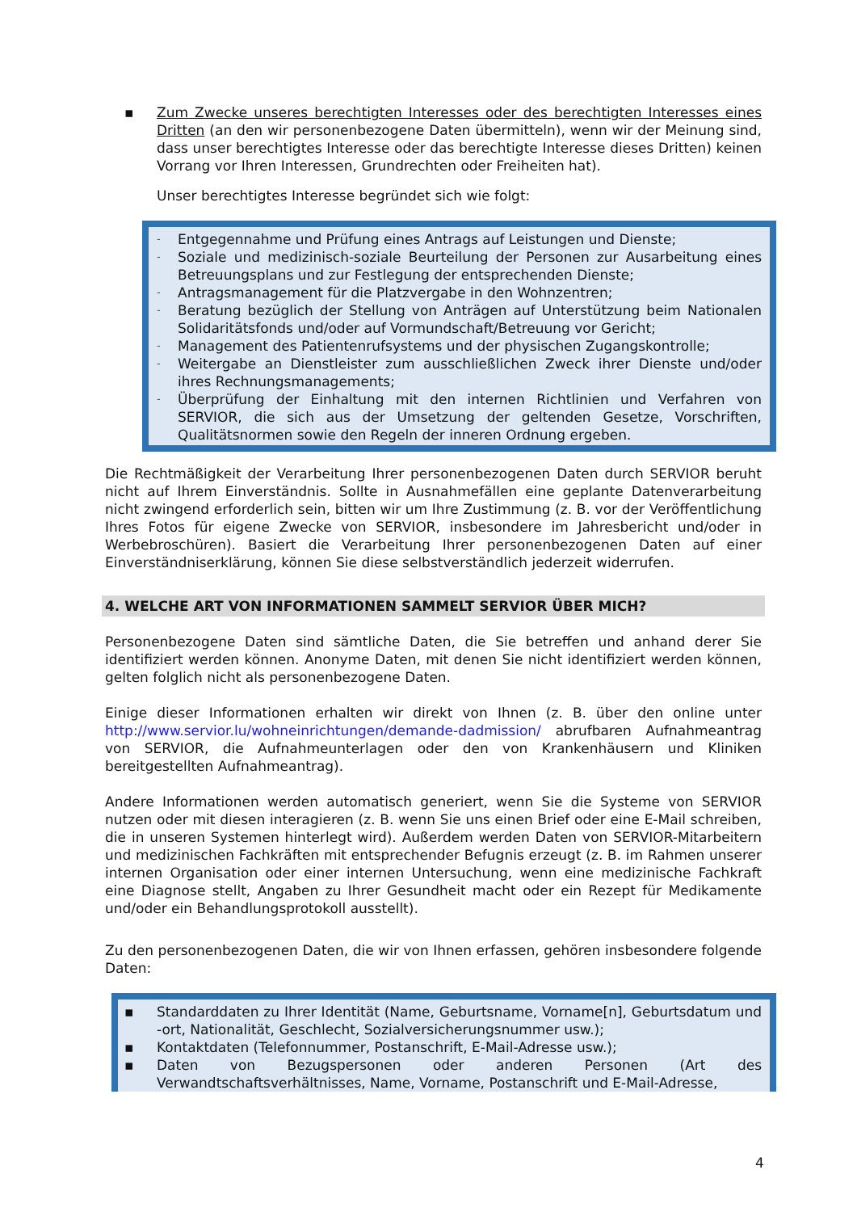▪ Zum Zwecke unseres berechtigten Interesses oder des berechtigten Interesses eines Dritten (an den wir personenbezogene Daten übermitteln), wenn wir der Meinung sind, dass unser berechtigtes Interesse oder das berechtigte Interesse dieses Dritten) keinen Vorrang vor Ihren Interessen, Grundrechten oder Freiheiten hat).
Unser berechtigtes Interesse begründet sich wie folgt:
-
Entgegennahme und Prüfung eines Antrags auf Leistungen und Dienste;
-
Soziale und medizinisch-soziale Beurteilung der Personen zur Ausarbeitung eines Betreuungsplans und zur Festlegung der entsprechenden Dienste;
-
Antragsmanagement für die Platzvergabe in den Wohnzentren;
-
Beratung bezüglich der Stellung von Anträgen auf Unterstützung beim Nationalen Solidaritätsfonds und/oder auf Vormundschaft/Betreuung vor Gericht;
-
Management des Patientenrufsystems und der physischen Zugangskontrolle;
-
Weitergabe an Dienstleister zum ausschließlichen Zweck ihrer Dienste und/oder ihres Rechnungsmanagements;
-
Überprüfung der Einhaltung mit den internen Richtlinien und Verfahren von SERVIOR, die sich aus der Umsetzung der geltenden Gesetze, Vorschriften, Qualitätsnormen sowie den Regeln der inneren Ordnung ergeben.
Die Rechtmäßigkeit der Verarbeitung Ihrer personenbezogenen Daten durch SERVIOR beruht nicht auf Ihrem Einverständnis. Sollte in Ausnahmefällen eine geplante Datenverarbeitung nicht zwingend erforderlich sein, bitten wir um Ihre Zustimmung (z. B. vor der Veröffentlichung Ihres Fotos für eigene Zwecke von SERVIOR, insbesondere im Jahresbericht und/oder in Werbebroschüren). Basiert die Verarbeitung Ihrer personenbezogenen Daten auf einer Einverständniserklärung, können Sie diese selbstverständlich jederzeit widerrufen.
4. WELCHE ART VON INFORMATIONEN SAMMELT SERVIOR ÜBER MICH?
Personenbezogene Daten sind sämtliche Daten, die Sie betreffen und anhand derer Sie identifiziert werden können. Anonyme Daten, mit denen Sie nicht identifiziert werden können, gelten folglich nicht als personenbezogene Daten.
Einige dieser Informationen erhalten wir direkt von Ihnen (z. B. über den online unter http://www.servior.lu/wohneinrichtungen/demande-dadmission/ abrufbaren Aufnahmeantrag von SERVIOR, die Aufnahmeunterlagen oder den von Krankenhäusern und Kliniken bereitgestellten Aufnahmeantrag).
Andere Informationen werden automatisch generiert, wenn Sie die Systeme von SERVIOR nutzen oder mit diesen interagieren (z. B. wenn Sie uns einen Brief oder eine E-Mail schreiben, die in unseren Systemen hinterlegt wird). Außerdem werden Daten von SERVIOR-Mitarbeitern und medizinischen Fachkräften mit entsprechender Befugnis erzeugt (z. B. im Rahmen unserer internen Organisation oder einer internen Untersuchung, wenn eine medizinische Fachkraft eine Diagnose stellt, Angaben zu Ihrer Gesundheit macht oder ein Rezept für Medikamente und/oder ein Behandlungsprotokoll ausstellt).
Zu den personenbezogenen Daten, die wir von Ihnen erfassen, gehören insbesondere folgende Daten:
▪ Standarddaten zu Ihrer Identität (Name, Geburtsname, Vorname[n], Geburtsdatum und -ort, Nationalität, Geschlecht, Sozialversicherungsnummer usw.);
▪ Kontaktdaten (Telefonnummer, Postanschrift, E-Mail-Adresse usw.);
▪ Daten von Bezugspersonen oder anderen Personen (Art des Verwandtschaftsverhältnisses, Name, Vorname, Postanschrift und E-Mail-Adresse,
4